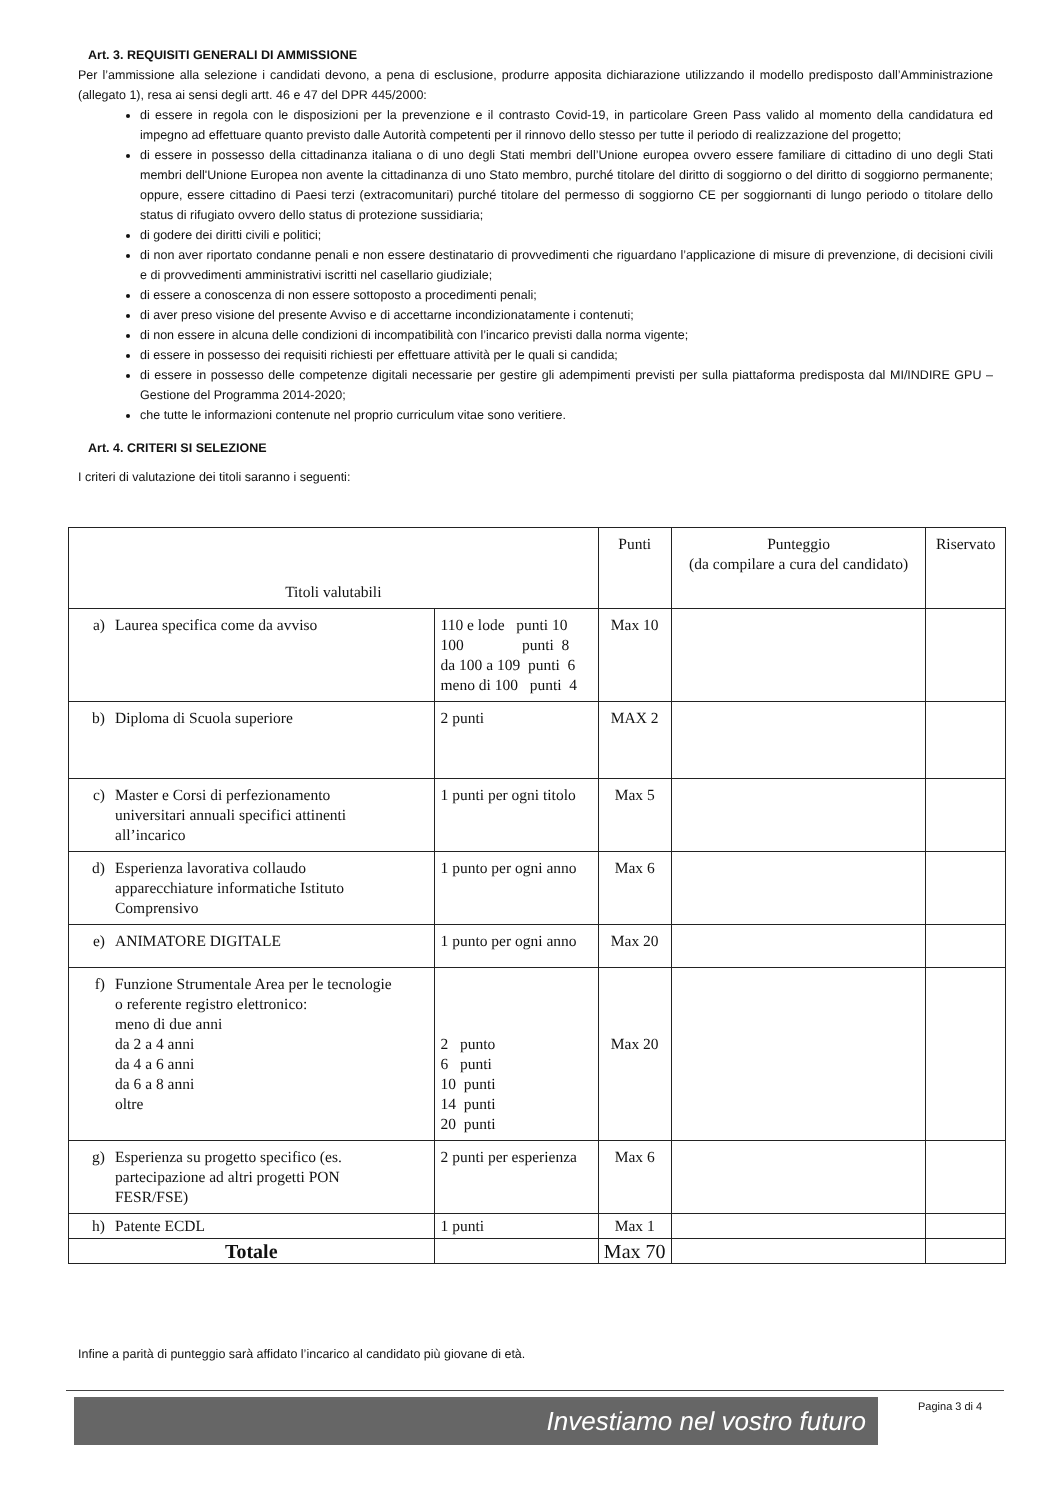Art. 3. REQUISITI GENERALI DI AMMISSIONE
Per l’ammissione alla selezione i candidati devono, a pena di esclusione, produrre apposita dichiarazione utilizzando il modello predisposto dall’Amministrazione (allegato 1), resa ai sensi degli artt. 46 e 47 del DPR 445/2000:
di essere in regola con le disposizioni per la prevenzione e il contrasto Covid-19, in particolare Green Pass valido al momento della candidatura ed impegno ad effettuare quanto previsto dalle Autorità competenti per il rinnovo dello stesso per tutte il periodo di realizzazione del progetto;
di essere in possesso della cittadinanza italiana o di uno degli Stati membri dell’Unione europea ovvero essere familiare di cittadino di uno degli Stati membri dell'Unione Europea non avente la cittadinanza di uno Stato membro, purché titolare del diritto di soggiorno o del diritto di soggiorno permanente; oppure, essere cittadino di Paesi terzi (extracomunitari) purché titolare del permesso di soggiorno CE per soggiornanti di lungo periodo o titolare dello status di rifugiato ovvero dello status di protezione sussidiaria;
di godere dei diritti civili e politici;
di non aver riportato condanne penali e non essere destinatario di provvedimenti che riguardano l’applicazione di misure di prevenzione, di decisioni civili e di provvedimenti amministrativi iscritti nel casellario giudiziale;
di essere a conoscenza di non essere sottoposto a procedimenti penali;
di aver preso visione del presente Avviso e di accettarne incondizionatamente i contenuti;
di non essere in alcuna delle condizioni di incompatibilità con l’incarico previsti dalla norma vigente;
di essere in possesso dei requisiti richiesti per effettuare attività per le quali si candida;
di essere in possesso delle competenze digitali necessarie per gestire gli adempimenti previsti per sulla piattaforma predisposta dal MI/INDIRE GPU – Gestione del Programma 2014-2020;
che tutte le informazioni contenute nel proprio curriculum vitae sono veritiere.
Art. 4. CRITERI SI SELEZIONE
I criteri di valutazione dei titoli saranno i seguenti:
| Titoli valutabili | | Punti | Punteggio (da compilare a cura del candidato) | Riservato |
| --- | --- | --- | --- | --- |
| a) Laurea specifica come da avviso | 110 e lode punti 10 100 punti 8 da 100 a 109 punti 6 meno di 100 punti 4 | Max 10 | | |
| b) Diploma di Scuola superiore | 2 punti | MAX 2 | | |
| c) Master e Corsi di perfezionamento universitari annuali specifici attinenti all’incarico | 1 punti per ogni titolo | Max 5 | | |
| d) Esperienza lavorativa collaudo apparecchiature informatiche Istituto Comprensivo | 1 punto per ogni anno | Max 6 | | |
| e) ANIMATORE DIGITALE | 1 punto per ogni anno | Max 20 | | |
| f) Funzione Strumentale Area per le tecnologie o referente registro elettronico: meno di due anni da 2 a 4 anni da 4 a 6 anni da 6 a 8 anni oltre | 2 punto 6 punti 10 punti 14 punti 20 punti | Max 20 | | |
| g) Esperienza su progetto specifico (es. partecipazione ad altri progetti PON FESR/FSE) | 2 punti per esperienza | Max 6 | | |
| h) Patente ECDL | 1 punti | Max 1 | | |
| Totale | | Max 70 | | |
Infine a parità di punteggio sarà affidato l’incarico al candidato più giovane di età.
Investiamo nel vostro futuro Pagina 3 di 4